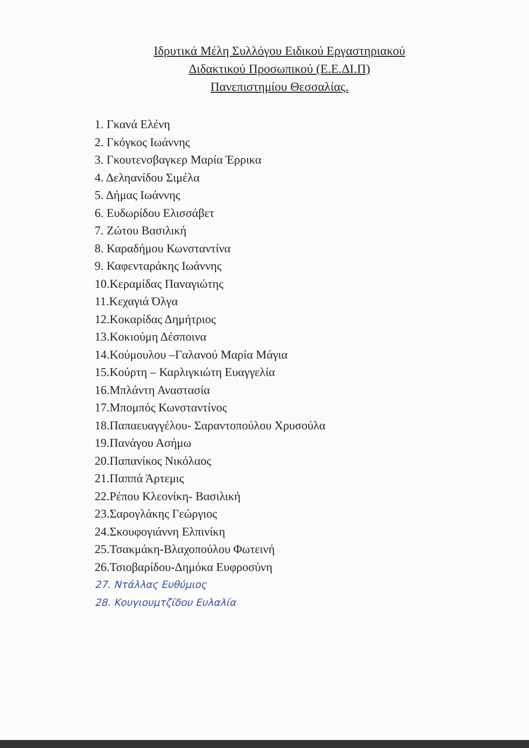Ιδρυτικά Μέλη Συλλόγου Ειδικού Εργαστηριακού
Διδακτικού Προσωπικού (Ε.Ε.ΔΙ.Π)
Πανεπιστημίου Θεσσαλίας.
1. Γκανά Ελένη
2. Γκόγκος Ιωάννης
3. Γκουτενσβαγκερ Μαρία Έρρικα
4. Δεληανίδου Σιμέλα
5. Δήμας Ιωάννης
6. Ευδωρίδου Ελισσάβετ
7. Ζώτου Βασιλική
8. Καραδήμου Κωνσταντίνα
9. Καφενταράκης Ιωάννης
10.Κεραμίδας Παναγιώτης
11.Κεχαγιά Όλγα
12.Κοκαρίδας Δημήτριος
13.Κοκιούμη Δέσποινα
14.Κούμουλου –Γαλανού Μαρία Μάγια
15.Κούρτη – Καρλιγκιώτη Ευαγγελία
16.Μπλάντη Αναστασία
17.Μπομπός Κωνσταντίνος
18.Παπαευαγγέλου- Σαραντοπούλου Χρυσούλα
19.Πανάγου Ασήμω
20.Παπανίκος Νικόλαος
21.Παππά Άρτεμις
22.Ρέπου Κλεονίκη- Βασιλική
23.Σαρογλάκης Γεώργιος
24.Σκουφογιάννη Ελπινίκη
25.Τσακμάκη-Βλαχοπούλου Φωτεινή
26.Τσιοβαρίδου-Δημόκα Ευφροσύνη
27. Ντάλλας Ευθύμιος
28. Κουγιουμτζίδου Ευλαλία